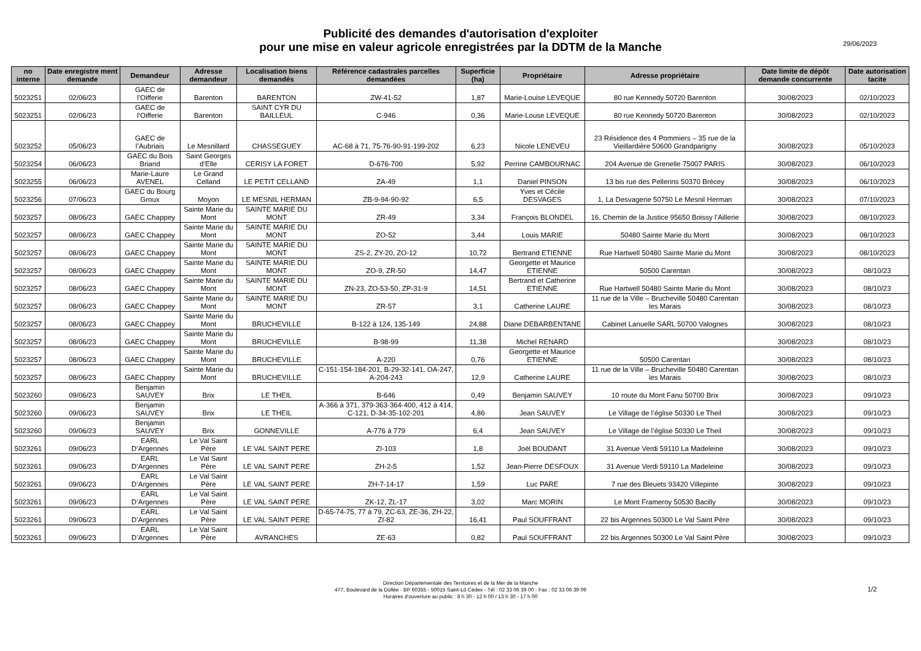Publicité des demandes d'autorisation d'exploiter
pour une mise en valeur agricole enregistrées par la DDTM de la Manche
29/06/2023
| no interne | Date enregistre ment demande | Demandeur | Adresse demandeur | Localisation biens demandés | Référence cadastrales parcelles demandées | Superficie (ha) | Propriétaire | Adresse propriétaire | Date limite de dépôt demande concurrente | Date autorisation tacite |
| --- | --- | --- | --- | --- | --- | --- | --- | --- | --- | --- |
| 5023251 | 02/06/23 | GAEC de l’Oifferie | Barenton | BARENTON | ZW-41-52 | 1,87 | Marie-Louise LEVEQUE | 80 rue Kennedy 50720 Barenton | 30/08/2023 | 02/10/2023 |
| 5023251 | 02/06/23 | GAEC de l’Oifferie | Barenton | SAINT CYR DU BAILLEUL | C-946 | 0,36 | Marie-Louse LEVEQUE | 80 rue Kennedy 50720 Barenton | 30/08/2023 | 02/10/2023 |
| 5023252 | 05/06/23 | GAEC de l’Aubriais | Le Mesnillard | CHASSEGUEY | AC-68 à 71, 75-76-90-91-199-202 | 6,23 | Nicole LENEVEU | 23 Résidence des 4 Pommiers – 35 rue de la Vieillardière 50600 Grandparigny | 30/08/2023 | 05/10/2023 |
| 5023254 | 06/06/23 | GAEC du Bois Briand | Saint Georges d’Elle | CERISY LA FORET | D-676-700 | 5,92 | Perrine CAMBOURNAC | 204 Avenue de Grenelle 75007 PARIS | 30/08/2023 | 06/10/2023 |
| 5023255 | 06/06/23 | Marie-Laure AVENEL | Le Grand Celland | LE PETIT CELLAND | ZA-49 | 1,1 | Daniel PINSON | 13 bis rue des Pellerins 50370 Brécey | 30/08/2023 | 06/10/2023 |
| 5023256 | 07/06/23 | GAEC du Bourg Groux | Moyon | LE MESNIL HERMAN | ZB-9-94-90-92 | 6,5 | Yves et Cécile DESVAGES | 1, La Desvagerie 50750 Le Mesnil Herman | 30/08/2023 | 07/10/2023 |
| 5023257 | 08/06/23 | GAEC Chappey | Sainte Marie du Mont | SAINTE MARIE DU MONT | ZR-49 | 3,34 | François BLONDEL | 16, Chemin de la Justice 95650 Boissy l’Aillerie | 30/08/2023 | 08/10/2023 |
| 5023257 | 08/06/23 | GAEC Chappey | Sainte Marie du Mont | SAINTE MARIE DU MONT | ZO-52 | 3,44 | Louis MARIE | 50480 Sainte Marie du Mont | 30/08/2023 | 08/10/2023 |
| 5023257 | 08/06/23 | GAEC Chappey | Sainte Marie du Mont | SAINTE MARIE DU MONT | ZS-2, ZY-20, ZO-12 | 10,72 | Bertrand ETIENNE | Rue Hartwell 50480 Sainte Marie du Mont | 30/08/2023 | 08/10/2023 |
| 5023257 | 08/06/23 | GAEC Chappey | Sainte Marie du Mont | SAINTE MARIE DU MONT | ZO-9, ZR-50 | 14,47 | Georgette et Maurice ETIENNE | 50500 Carentan | 30/08/2023 | 08/10/23 |
| 5023257 | 08/06/23 | GAEC Chappey | Sainte Marie du Mont | SAINTE MARIE DU MONT | ZN-23, ZO-53-50, ZP-31-9 | 14,51 | Bertrand et Catherine ETIENNE | Rue Hartwell 50480 Sainte Marie du Mont | 30/08/2023 | 08/10/23 |
| 5023257 | 08/06/23 | GAEC Chappey | Sainte Marie du Mont | SAINTE MARIE DU MONT | ZR-57 | 3,1 | Catherine LAURE | 11 rue de la Ville – Brucheville 50480 Carentan les Marais | 30/08/2023 | 08/10/23 |
| 5023257 | 08/06/23 | GAEC Chappey | Sainte Marie du Mont | BRUCHEVILLE | B-122 à 124, 135-149 | 24,88 | Diane DEBARBENTANE | Cabinet Lanuelle SARL 50700 Valognes | 30/08/2023 | 08/10/23 |
| 5023257 | 08/06/23 | GAEC Chappey | Sainte Marie du Mont | BRUCHEVILLE | B-98-99 | 11,38 | Michel RENARD | | 30/08/2023 | 08/10/23 |
| 5023257 | 08/06/23 | GAEC Chappey | Sainte Marie du Mont | BRUCHEVILLE | A-220 | 0,76 | Georgette et Maurice ETIENNE | 50500 Carentan | 30/08/2023 | 08/10/23 |
| 5023257 | 08/06/23 | GAEC Chappey | Sainte Marie du Mont | BRUCHEVILLE | C-151-154-184-201, B-29-32-141, OA-247, A-204-243 | 12,9 | Catherine LAURE | 11 rue de la Ville – Brucheville 50480 Carentan les Marais | 30/08/2023 | 08/10/23 |
| 5023260 | 09/06/23 | Benjamin SAUVEY | Brix | LE THEIL | B-646 | 0,49 | Benjamin SAUVEY | 10 route du Mont Fanu 50700 Brix | 30/08/2023 | 09/10/23 |
| 5023260 | 09/06/23 | Benjamin SAUVEY | Brix | LE THEIL | A-366 à 371, 379-363-364-400, 412 à 414, C-121, D-34-35-102-201 | 4,86 | Jean SAUVEY | Le Village de l’église 50330 Le Theil | 30/08/2023 | 09/10/23 |
| 5023260 | 09/06/23 | Benjamin SAUVEY | Brix | GONNEVILLE | A-776 à 779 | 6,4 | Jean SAUVEY | Le Village de l’église 50330 Le Theil | 30/08/2023 | 09/10/23 |
| 5023261 | 09/06/23 | EARL D’Argennes | Le Val Saint Père | LE VAL SAINT PERE | ZI-103 | 1,8 | Joël BOUDANT | 31 Avenue Verdi 59110 La Madeleine | 30/08/2023 | 09/10/23 |
| 5023261 | 09/06/23 | EARL D’Argennes | Le Val Saint Père | LE VAL SAINT PERE | ZH-2-5 | 1,52 | Jean-Pierre DESFOUX | 31 Avenue Verdi 59110 La Madeleine | 30/08/2023 | 09/10/23 |
| 5023261 | 09/06/23 | EARL D’Argennes | Le Val Saint Père | LE VAL SAINT PERE | ZH-7-14-17 | 1,59 | Luc PARE | 7 rue des Bleuets 93420 Villepinte | 30/08/2023 | 09/10/23 |
| 5023261 | 09/06/23 | EARL D’Argennes | Le Val Saint Père | LE VAL SAINT PERE | ZK-12, ZL-17 | 3,02 | Marc MORIN | Le Mont Frameroy 50530 Bacilly | 30/08/2023 | 09/10/23 |
| 5023261 | 09/06/23 | EARL D’Argennes | Le Val Saint Père | LE VAL SAINT PERE | D-65-74-75, 77 à 79, ZC-63, ZE-36, ZH-22, ZI-82 | 16,41 | Paul SOUFFRANT | 22 bis Argennes 50300 Le Val Saint Père | 30/08/2023 | 09/10/23 |
| 5023261 | 09/06/23 | EARL D’Argennes | Le Val Saint Père | AVRANCHES | ZE-63 | 0,82 | Paul SOUFFRANT | 22 bis Argennes 50300 Le Val Saint Père | 30/08/2023 | 09/10/23 |
Direction Départementale des Territoires et de la Mer de la Manche
477, Boulevard de la Dollée - BP 60355 - 50015 Saint-Lô Cédex - Tél : 02 33 06 39 00 - Fax : 02 33 06 39 09
Horaires d'ouverture au public : 8 h 30 - 12 h 00 / 13 h 30 - 17 h 00
1/2